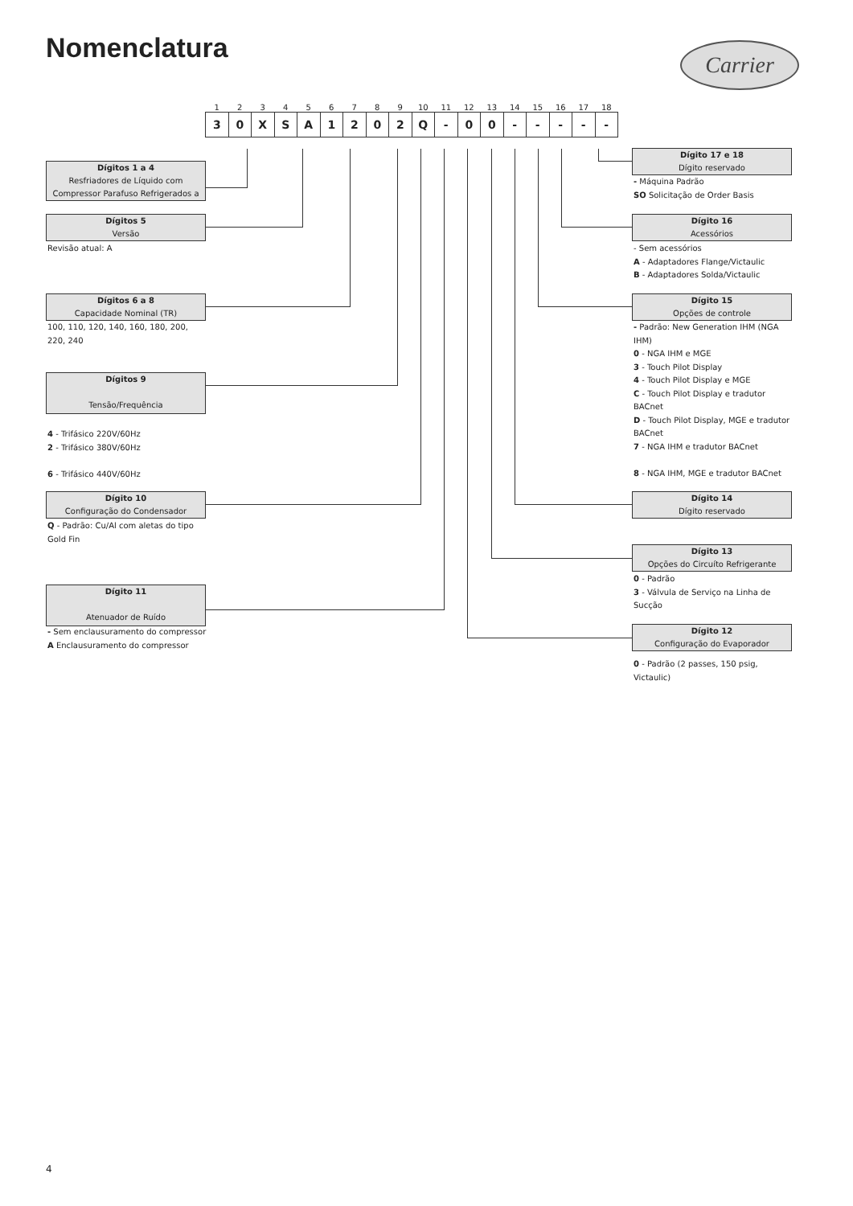Nomenclatura Carrier
| 1 | 2 | 3 | 4 | 5 | 6 | 7 | 8 | 9 | 10 | 11 | 12 | 13 | 14 | 15 | 16 | 17 | 18 |
| 3 | 0 | X | S | A | 1 | 2 | 0 | 2 | Q | - | 0 | 0 | - | - | - | - | - |
Dígitos 1 a 4
Resfriadores de Líquido com
Compressor Parafuso Refrigerados a
Dígitos 5
Versão
Revisão atual: A
Dígitos 6 a 8
Capacidade Nominal (TR)
100, 110, 120, 140, 160, 180, 200, 220, 240
Dígitos 9
Tensão/Frequência
4 - Trifásico 220V/60Hz
2 - Trifásico 380V/60Hz
6 - Trifásico 440V/60Hz
Dígito 10
Configuração do Condensador
Q - Padrão: Cu/Al com aletas do tipo Gold Fin
Dígito 11
Atenuador de Ruído
- Sem enclausuramento do compressor
A Enclausuramento do compressor
Dígito 17 e 18
Dígito reservado
- Máquina Padrão
SO Solicitação de Order Basis
Dígito 16
Acessórios
- Sem acessórios
A - Adaptadores Flange/Victaulic
B - Adaptadores Solda/Victaulic
Dígito 15
Opções de controle
- Padrão: New Generation IHM (NGA IHM)
0 - NGA IHM e MGE
3 - Touch Pilot Display
4 - Touch Pilot Display e MGE
C - Touch Pilot Display e tradutor BACnet
D - Touch Pilot Display, MGE e tradutor BACnet
7 - NGA IHM e tradutor BACnet
8 - NGA IHM, MGE e tradutor BACnet
Dígito 14
Dígito reservado
Dígito 13
Opções do Circuíto Refrigerante
0 - Padrão
3 - Válvula de Serviço na Linha de Sucção
Dígito 12
Configuração do Evaporador
0 - Padrão (2 passes, 150 psig, Victaulic)
4